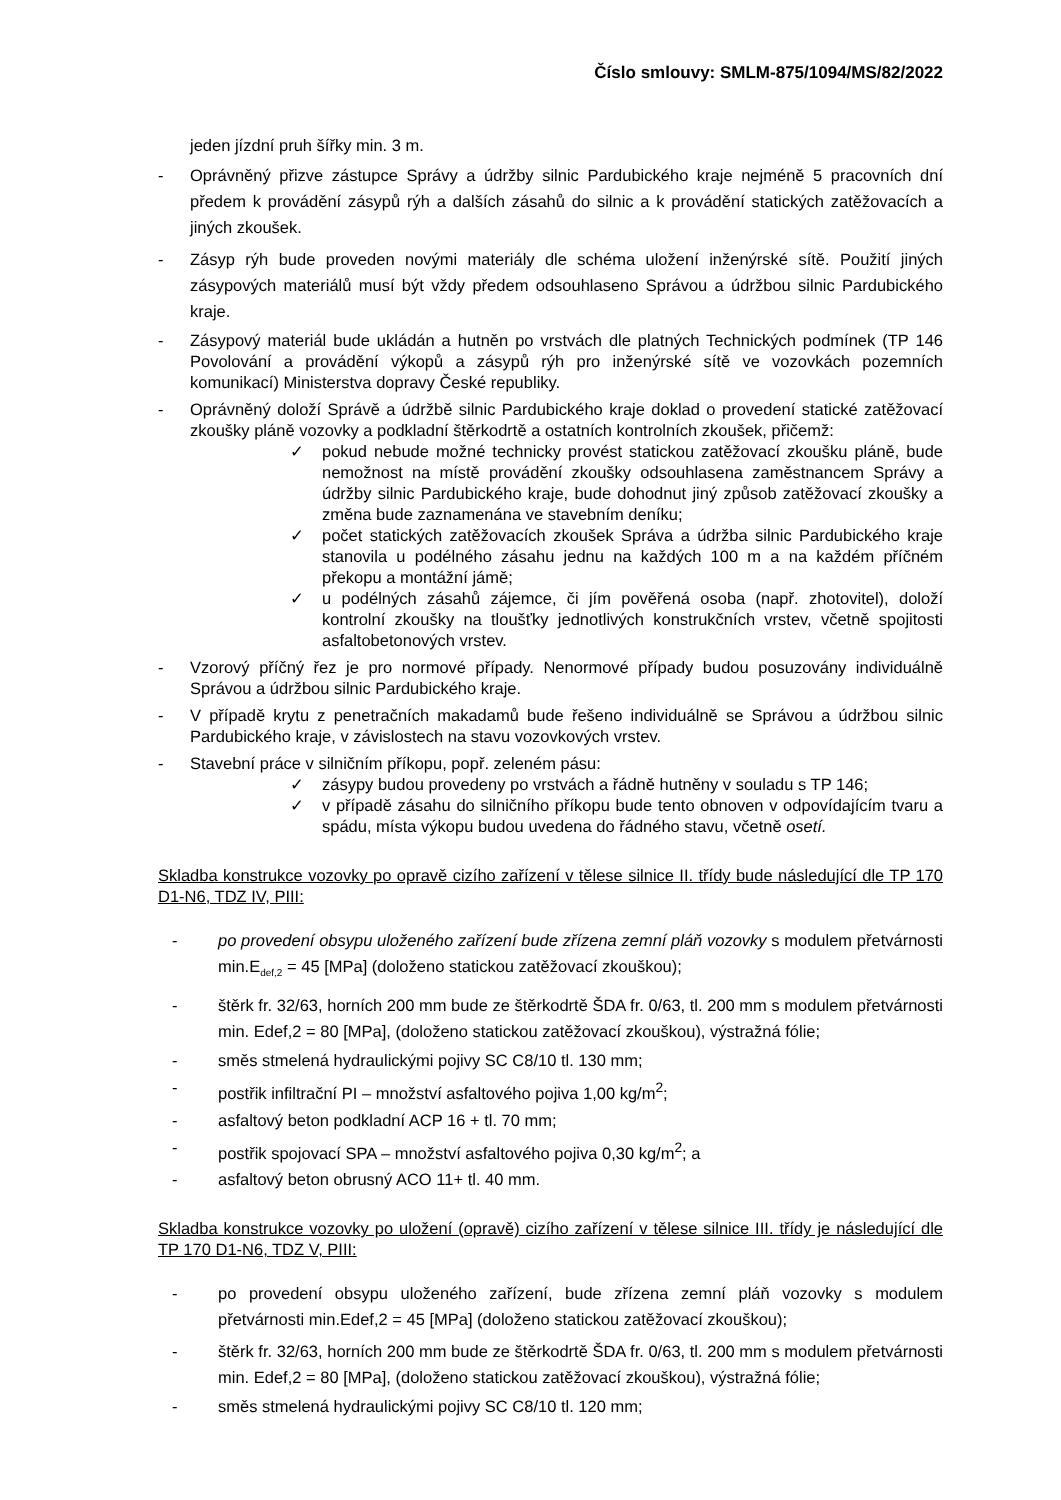Číslo smlouvy: SMLM-875/1094/MS/82/2022
jeden jízdní pruh šířky min. 3 m.
- Oprávněný přizve zástupce Správy a údržby silnic Pardubického kraje nejméně 5 pracovních dní předem k provádění zásypů rýh a dalších zásahů do silnic a k provádění statických zatěžovacích a jiných zkoušek.
- Zásyp rýh bude proveden novými materiály dle schéma uložení inženýrské sítě. Použití jiných zásypových materiálů musí být vždy předem odsouhlaseno Správou a údržbou silnic Pardubického kraje.
- Zásypový materiál bude ukládán a hutněn po vrstvách dle platných Technických podmínek (TP 146 Povolování a provádění výkopů a zásypů rýh pro inženýrské sítě ve vozovkách pozemních komunikací) Ministerstva dopravy České republiky.
- Oprávněný doloží Správě a údržbě silnic Pardubického kraje doklad o provedení statické zatěžovací zkoušky pláně vozovky a podkladní štěrkodrtě a ostatních kontrolních zkoušek, přičemž:
✓ pokud nebude možné technicky provést statickou zatěžovací zkoušku pláně, bude nemožnost na místě provádění zkoušky odsouhlasena zaměstnancem Správy a údržby silnic Pardubického kraje, bude dohodnut jiný způsob zatěžovací zkoušky a změna bude zaznamenána ve stavebním deníku;
✓ počet statických zatěžovacích zkoušek Správa a údržba silnic Pardubického kraje stanovila u podélného zásahu jednu na každých 100 m a na každém příčném překopu a montážní jámě;
✓ u podélných zásahů zájemce, či jím pověřená osoba (např. zhotovitel), doloží kontrolní zkoušky na tloušťky jednotlivých konstrukčních vrstev, včetně spojitosti asfaltobetonových vrstev.
- Vzorový příčný řez je pro normové případy. Nenormové případy budou posuzovány individuálně Správou a údržbou silnic Pardubického kraje.
- V případě krytu z penetračních makadamů bude řešeno individuálně se Správou a údržbou silnic Pardubického kraje, v závislostech na stavu vozovkových vrstev.
- Stavební práce v silničním příkopu, popř. zeleném pásu:
✓ zásypy budou provedeny po vrstvách a řádně hutněny v souladu s TP 146;
✓ v případě zásahu do silničního příkopu bude tento obnoven v odpovídajícím tvaru a spádu, místa výkopu budou uvedena do řádného stavu, včetně osetí.
Skladba konstrukce vozovky po opravě cizího zařízení v tělese silnice II. třídy bude následující dle TP 170 D1-N6, TDZ IV, PIII:
- po provedení obsypu uloženého zařízení bude zřízena zemní pláň vozovky s modulem přetvárnosti min.E<sub>def,2</sub> = 45 [MPa] (doloženo statickou zatěžovací zkouškou);
- štěrk fr. 32/63, horních 200 mm bude ze štěrkodrtě ŠDA fr. 0/63, tl. 200 mm s modulem přetvárnosti min. Edef,2 = 80 [MPa], (doloženo statickou zatěžovací zkouškou), výstražná fólie;
- směs stmelená hydraulickými pojivy SC C8/10 tl. 130 mm;
- postřik infiltrační PI – množství asfaltového pojiva 1,00 kg/m<sup>2</sup>;
- asfaltový beton podkladní ACP 16 + tl. 70 mm;
- postřik spojovací SPA – množství asfaltového pojiva 0,30 kg/m<sup>2</sup>; a
- asfaltový beton obrusný ACO 11+ tl. 40 mm.
Skladba konstrukce vozovky po uložení (opravě) cizího zařízení v tělese silnice III. třídy je následující dle TP 170 D1-N6, TDZ V, PIII:
- po provedení obsypu uloženého zařízení, bude zřízena zemní pláň vozovky s modulem přetvárnosti min.Edef,2 = 45 [MPa] (doloženo statickou zatěžovací zkouškou);
- štěrk fr. 32/63, horních 200 mm bude ze štěrkodrtě ŠDA fr. 0/63, tl. 200 mm s modulem přetvárnosti min. Edef,2 = 80 [MPa], (doloženo statickou zatěžovací zkouškou), výstražná fólie;
- směs stmelená hydraulickými pojivy SC C8/10 tl. 120 mm;